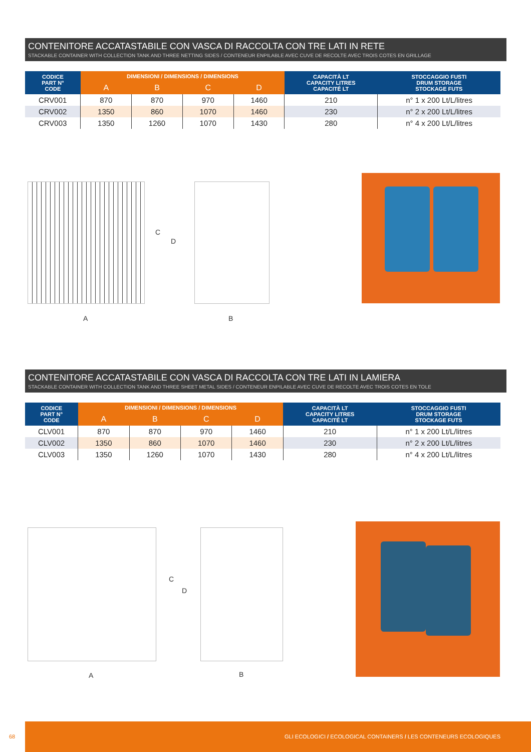CONTENITORE ACCATASTABILE CON VASCA DI RACCOLTA CON TRE LATI IN RETE
STACKABLE CONTAINER WITH COLLECTION TANK AND THREE NETTING SIDES / CONTENEUR ENPILABLE AVEC CUVE DE RECOLTE AVEC TROIS COTES EN GRILLAGE
| CODICE PART N° CODE | DIMENSIONI / DIMENSIONS / DIMENSIONS | | | | CAPACITÀ LT CAPACITY LITRES CAPACITÉ LT | STOCCAGGIO FUSTI DRUM STORAGE STOCKAGE FUTS |
| --- | --- | --- | --- | --- | --- | --- |
| | A | B | C | D | | |
| CRV001 | 870 | 870 | 970 | 1460 | 210 | n° 1 x 200 Lt/L/litres |
| CRV002 | 1350 | 860 | 1070 | 1460 | 230 | n° 2 x 200 Lt/L/litres |
| CRV003 | 1350 | 1260 | 1070 | 1430 | 280 | n° 4 x 200 Lt/L/litres |
C
D
A B
CONTENITORE ACCATASTABILE CON VASCA DI RACCOLTA CON TRE LATI IN LAMIERA
STACKABLE CONTAINER WITH COLLECTION TANK AND THREE SHEET METAL SIDES / CONTENEUR ENPILABLE AVEC CUVE DE RECOLTE AVEC TROIS COTES EN TOLE
| CODICE PART N° CODE | DIMENSIONI / DIMENSIONS / DIMENSIONS | | | | CAPACITÀ LT CAPACITY LITRES CAPACITÉ LT | STOCCAGGIO FUSTI DRUM STORAGE STOCKAGE FUTS |
| --- | --- | --- | --- | --- | --- | --- |
| | A | B | C | D | | |
| CLV001 | 870 | 870 | 970 | 1460 | 210 | n° 1 x 200 Lt/L/litres |
| CLV002 | 1350 | 860 | 1070 | 1460 | 230 | n° 2 x 200 Lt/L/litres |
| CLV003 | 1350 | 1260 | 1070 | 1430 | 280 | n° 4 x 200 Lt/L/litres |
C
D
A B
68
GLI ECOLOGICI / ECOLOGICAL CONTAINERS / LES CONTENEURS ECOLOGIQUES